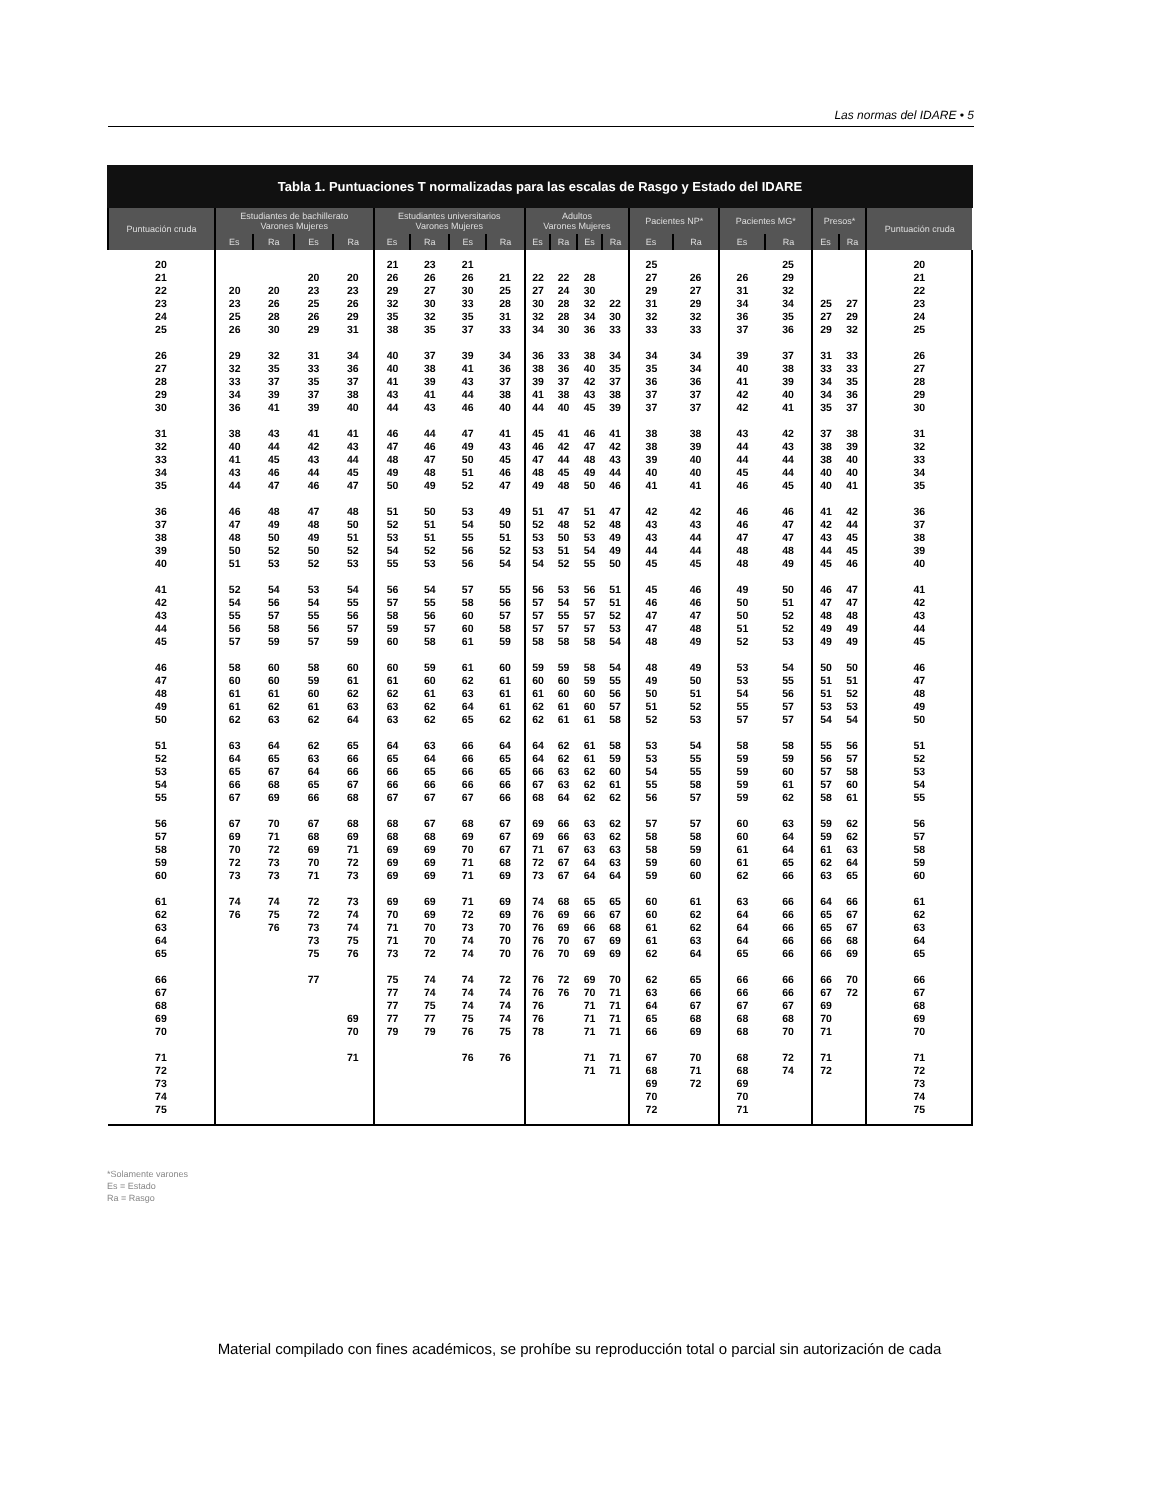Las normas del IDARE • 5
Tabla 1. Puntuaciones T normalizadas para las escalas de Rasgo y Estado del IDARE
| Puntuación cruda | Estudiantes de bachillerato Varones Mujeres | | | | Estudiantes universitarios Varones Mujeres | | | | Adultos Varones Mujeres | | | | Pacientes NP* | | Pacientes MG* | | Presos* | | Puntuación cruda |
| --- | --- | --- | --- | --- | --- | --- | --- | --- | --- | --- | --- | --- | --- | --- | --- | --- | --- | --- | --- |
| | Es | Ra | Es | Ra | Es | Ra | Es | Ra | Es | Ra | Es | Ra | Es | Ra | Es | Ra | Es | Ra | |
| 20 | | | | | 21 | 23 | 21 | | | | | | 25 | | | 25 | | | 20 |
| 21 | | | 20 | 20 | 26 | 26 | 26 | 21 | 22 | 22 | 28 | | 27 | 26 | 26 | 29 | | | 21 |
| 22 | 20 | 20 | 23 | 23 | 29 | 27 | 30 | 25 | 27 | 24 | 30 | | 29 | 27 | 31 | 32 | | | 22 |
| 23 | 23 | 26 | 25 | 26 | 32 | 30 | 33 | 28 | 30 | 28 | 32 | 22 | 31 | 29 | 34 | 34 | 25 | 27 | 23 |
| 24 | 25 | 28 | 26 | 29 | 35 | 32 | 35 | 31 | 32 | 28 | 34 | 30 | 32 | 32 | 36 | 35 | 27 | 29 | 24 |
| 25 | 26 | 30 | 29 | 31 | 38 | 35 | 37 | 33 | 34 | 30 | 36 | 33 | 33 | 33 | 37 | 36 | 29 | 32 | 25 |
| 26 | 29 | 32 | 31 | 34 | 40 | 37 | 39 | 34 | 36 | 33 | 38 | 34 | 34 | 34 | 39 | 37 | 31 | 33 | 26 |
| 27 | 32 | 35 | 33 | 36 | 40 | 38 | 41 | 36 | 38 | 36 | 40 | 35 | 35 | 34 | 40 | 38 | 33 | 33 | 27 |
| 28 | 33 | 37 | 35 | 37 | 41 | 39 | 43 | 37 | 39 | 37 | 42 | 37 | 36 | 36 | 41 | 39 | 34 | 35 | 28 |
| 29 | 34 | 39 | 37 | 38 | 43 | 41 | 44 | 38 | 41 | 38 | 43 | 38 | 37 | 37 | 42 | 40 | 34 | 36 | 29 |
| 30 | 36 | 41 | 39 | 40 | 44 | 43 | 46 | 40 | 44 | 40 | 45 | 39 | 37 | 37 | 42 | 41 | 35 | 37 | 30 |
| 31 | 38 | 43 | 41 | 41 | 46 | 44 | 47 | 41 | 45 | 41 | 46 | 41 | 38 | 38 | 43 | 42 | 37 | 38 | 31 |
| 32 | 40 | 44 | 42 | 43 | 47 | 46 | 49 | 43 | 46 | 42 | 47 | 42 | 38 | 39 | 44 | 43 | 38 | 39 | 32 |
| 33 | 41 | 45 | 43 | 44 | 48 | 47 | 50 | 45 | 47 | 44 | 48 | 43 | 39 | 40 | 44 | 44 | 38 | 40 | 33 |
| 34 | 43 | 46 | 44 | 45 | 49 | 48 | 51 | 46 | 48 | 45 | 49 | 44 | 40 | 40 | 45 | 44 | 40 | 40 | 34 |
| 35 | 44 | 47 | 46 | 47 | 50 | 49 | 52 | 47 | 49 | 48 | 50 | 46 | 41 | 41 | 46 | 45 | 40 | 41 | 35 |
| 36 | 46 | 48 | 47 | 48 | 51 | 50 | 53 | 49 | 51 | 47 | 51 | 47 | 42 | 42 | 46 | 46 | 41 | 42 | 36 |
| 37 | 47 | 49 | 48 | 50 | 52 | 51 | 54 | 50 | 52 | 48 | 52 | 48 | 43 | 43 | 46 | 47 | 42 | 44 | 37 |
| 38 | 48 | 50 | 49 | 51 | 53 | 51 | 55 | 51 | 53 | 50 | 53 | 49 | 43 | 44 | 47 | 47 | 43 | 45 | 38 |
| 39 | 50 | 52 | 50 | 52 | 54 | 52 | 56 | 52 | 53 | 51 | 54 | 49 | 44 | 44 | 48 | 48 | 44 | 45 | 39 |
| 40 | 51 | 53 | 52 | 53 | 55 | 53 | 56 | 54 | 54 | 52 | 55 | 50 | 45 | 45 | 48 | 49 | 45 | 46 | 40 |
| 41 | 52 | 54 | 53 | 54 | 56 | 54 | 57 | 55 | 56 | 53 | 56 | 51 | 45 | 46 | 49 | 50 | 46 | 47 | 41 |
| 42 | 54 | 56 | 54 | 55 | 57 | 55 | 58 | 56 | 57 | 54 | 57 | 51 | 46 | 46 | 50 | 51 | 47 | 47 | 42 |
| 43 | 55 | 57 | 55 | 56 | 58 | 56 | 60 | 57 | 57 | 55 | 57 | 52 | 47 | 47 | 50 | 52 | 48 | 48 | 43 |
| 44 | 56 | 58 | 56 | 57 | 59 | 57 | 60 | 58 | 57 | 57 | 57 | 53 | 47 | 48 | 51 | 52 | 49 | 49 | 44 |
| 45 | 57 | 59 | 57 | 59 | 60 | 58 | 61 | 59 | 58 | 58 | 58 | 54 | 48 | 49 | 52 | 53 | 49 | 49 | 45 |
| 46 | 58 | 60 | 58 | 60 | 60 | 59 | 61 | 60 | 59 | 59 | 58 | 54 | 48 | 49 | 53 | 54 | 50 | 50 | 46 |
| 47 | 60 | 60 | 59 | 61 | 61 | 60 | 62 | 61 | 60 | 60 | 59 | 55 | 49 | 50 | 53 | 55 | 51 | 51 | 47 |
| 48 | 61 | 61 | 60 | 62 | 62 | 61 | 63 | 61 | 61 | 60 | 60 | 56 | 50 | 51 | 54 | 56 | 51 | 52 | 48 |
| 49 | 61 | 62 | 61 | 63 | 63 | 62 | 64 | 61 | 62 | 61 | 60 | 57 | 51 | 52 | 55 | 57 | 53 | 53 | 49 |
| 50 | 62 | 63 | 62 | 64 | 63 | 62 | 65 | 62 | 62 | 61 | 61 | 58 | 52 | 53 | 57 | 57 | 54 | 54 | 50 |
| 51 | 63 | 64 | 62 | 65 | 64 | 63 | 66 | 64 | 64 | 62 | 61 | 58 | 53 | 54 | 58 | 58 | 55 | 56 | 51 |
| 52 | 64 | 65 | 63 | 66 | 65 | 64 | 66 | 65 | 64 | 62 | 61 | 59 | 53 | 55 | 59 | 59 | 56 | 57 | 52 |
| 53 | 65 | 67 | 64 | 66 | 66 | 65 | 66 | 65 | 66 | 63 | 62 | 60 | 54 | 55 | 59 | 60 | 57 | 58 | 53 |
| 54 | 66 | 68 | 65 | 67 | 66 | 66 | 66 | 66 | 67 | 63 | 62 | 61 | 55 | 58 | 59 | 61 | 57 | 60 | 54 |
| 55 | 67 | 69 | 66 | 68 | 67 | 67 | 67 | 66 | 68 | 64 | 62 | 62 | 56 | 57 | 59 | 62 | 58 | 61 | 55 |
| 56 | 67 | 70 | 67 | 68 | 68 | 67 | 68 | 67 | 69 | 66 | 63 | 62 | 57 | 57 | 60 | 63 | 59 | 62 | 56 |
| 57 | 69 | 71 | 68 | 69 | 68 | 68 | 69 | 67 | 69 | 66 | 63 | 62 | 58 | 58 | 60 | 64 | 59 | 62 | 57 |
| 58 | 70 | 72 | 69 | 71 | 69 | 69 | 70 | 67 | 71 | 67 | 63 | 63 | 58 | 59 | 61 | 64 | 61 | 63 | 58 |
| 59 | 72 | 73 | 70 | 72 | 69 | 69 | 71 | 68 | 72 | 67 | 64 | 63 | 59 | 60 | 61 | 65 | 62 | 64 | 59 |
| 60 | 73 | 73 | 71 | 73 | 69 | 69 | 71 | 69 | 73 | 67 | 64 | 64 | 59 | 60 | 62 | 66 | 63 | 65 | 60 |
| 61 | 74 | 74 | 72 | 73 | 69 | 69 | 71 | 69 | 74 | 68 | 65 | 65 | 60 | 61 | 63 | 66 | 64 | 66 | 61 |
| 62 | 76 | 75 | 72 | 74 | 70 | 69 | 72 | 69 | 76 | 69 | 66 | 67 | 60 | 62 | 64 | 66 | 65 | 67 | 62 |
| 63 | | 76 | 73 | 74 | 71 | 70 | 73 | 70 | 76 | 69 | 66 | 68 | 61 | 62 | 64 | 66 | 65 | 67 | 63 |
| 64 | | | 73 | 75 | 71 | 70 | 74 | 70 | 76 | 70 | 67 | 69 | 61 | 63 | 64 | 66 | 66 | 68 | 64 |
| 65 | | | 75 | 76 | 73 | 72 | 74 | 70 | 76 | 70 | 69 | 69 | 62 | 64 | 65 | 66 | 66 | 69 | 65 |
| 66 | | | 77 | | 75 | 74 | 74 | 72 | 76 | 72 | 69 | 70 | 62 | 65 | 66 | 66 | 66 | 70 | 66 |
| 67 | | | | | 77 | 74 | 74 | 74 | 76 | 76 | 70 | 71 | 63 | 66 | 66 | 66 | 67 | 72 | 67 |
| 68 | | | | | 77 | 75 | 74 | 74 | 76 | | 71 | 71 | 64 | 67 | 67 | 67 | 69 | | 68 |
| 69 | | | | 69 | 77 | 77 | 75 | 74 | 76 | | 71 | 71 | 65 | 68 | 68 | 68 | 70 | | 69 |
| 70 | | | | 70 | 79 | 79 | 76 | 75 | 78 | | 71 | 71 | 66 | 69 | 68 | 70 | 71 | | 70 |
| 71 | | | | 71 | | | 76 | 76 | | | 71 | 71 | 67 | 70 | 68 | 72 | 71 | | 71 |
| 72 | | | | | | | | | | | 71 | 71 | 68 | 71 | 68 | 74 | 72 | | 72 |
| 73 | | | | | | | | | | | | | 69 | 72 | 69 | | | | 73 |
| 74 | | | | | | | | | | | | | 70 | | 70 | | | | 74 |
| 75 | | | | | | | | | | | | | 72 | | 71 | | | | 75 |
*Solamente varones
Es = Estado
Ra = Rasgo
Material compilado con fines académicos, se prohíbe su reproducción total o parcial sin autorización de cada